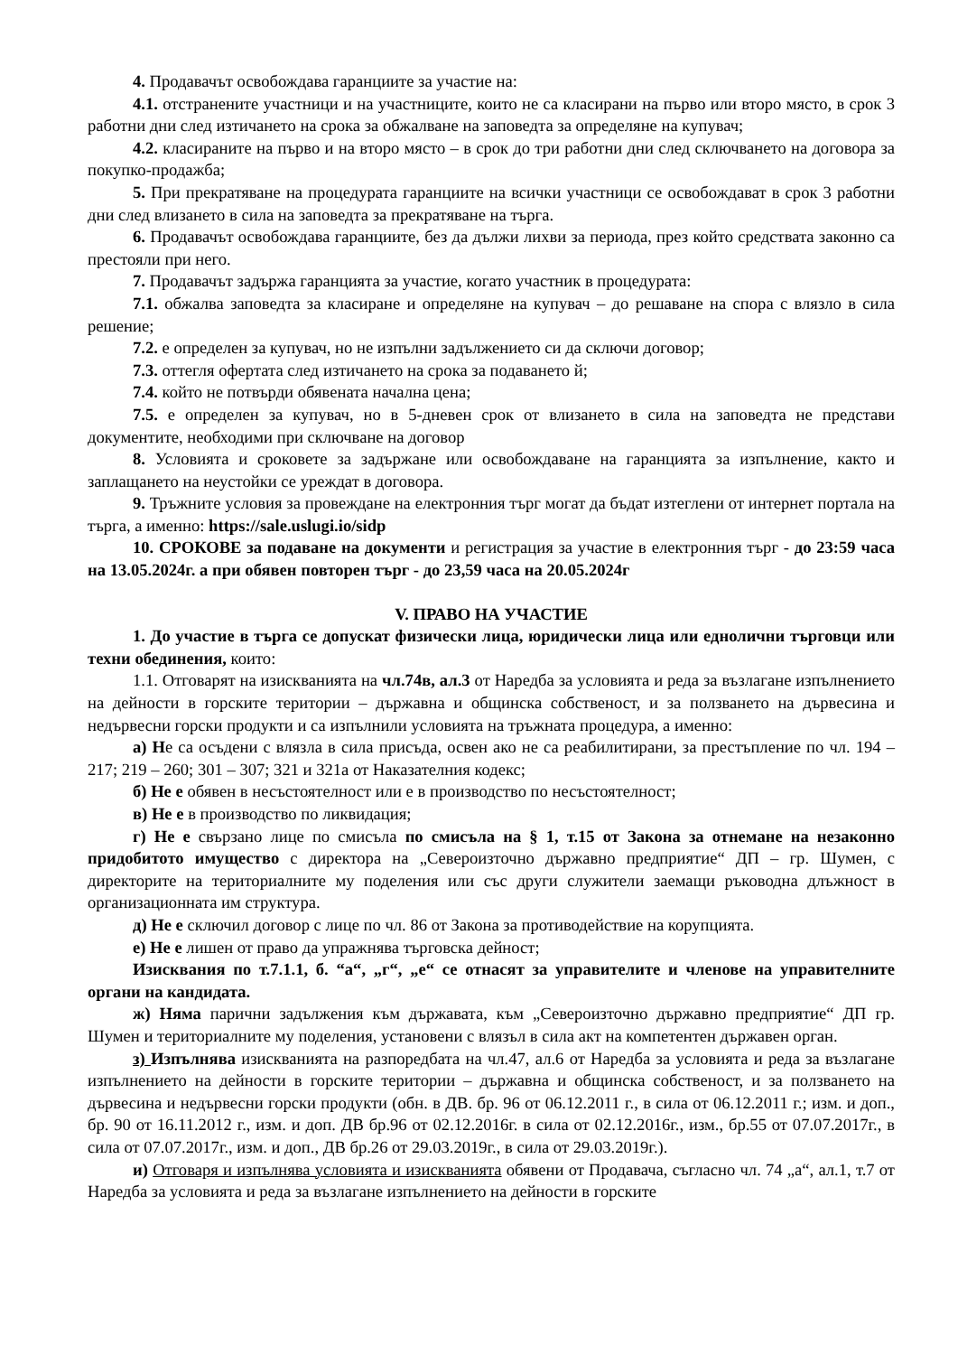4. Продавачът освобождава гаранциите за участие на:
4.1. отстранените участници и на участниците, които не са класирани на първо или второ място, в срок 3 работни дни след изтичането на срока за обжалване на заповедта за определяне на купувач;
4.2. класираните на първо и на второ място – в срок до три работни дни след сключването на договора за покупко-продажба;
5. При прекратяване на процедурата гаранциите на всички участници се освобождават в срок 3 работни дни след влизането в сила на заповедта за прекратяване на търга.
6. Продавачът освобождава гаранциите, без да дължи лихви за периода, през който средствата законно са престояли при него.
7. Продавачът задържа гаранцията за участие, когато участник в процедурата:
7.1. обжалва заповедта за класиране и определяне на купувач – до решаване на спора с влязло в сила решение;
7.2. е определен за купувач, но не изпълни задължението си да сключи договор;
7.3. оттегля офертата след изтичането на срока за подаването й;
7.4. който не потвърди обявената начална цена;
7.5. е определен за купувач, но в 5-дневен срок от влизането в сила на заповедта не представи документите, необходими при сключване на договор
8. Условията и сроковете за задържане или освобождаване на гаранцията за изпълнение, както и заплащането на неустойки се уреждат в договора.
9. Тръжните условия за провеждане на електронния търг могат да бъдат изтеглени от интернет портала на търга, а именно: https://sale.uslugi.io/sidp
10. СРОКОВЕ за подаване на документи и регистрация за участие в електронния търг - до 23:59 часа на 13.05.2024г. а при обявен повторен търг - до 23,59 часа на 20.05.2024г
V. ПРАВО НА УЧАСТИЕ
1. До участие в търга се допускат физически лица, юридически лица или еднолични търговци или техни обединения, които:
1.1. Отговарят на изискванията на чл.74в, ал.3 от Наредба за условията и реда за възлагане изпълнението на дейности в горските територии – държавна и общинска собственост, и за ползването на дървесина и недървесни горски продукти и са изпълнили условията на тръжната процедура, а именно:
а) Не са осъдени с влязла в сила присъда, освен ако не са реабилитирани, за престъпление по чл. 194 – 217; 219 – 260; 301 – 307; 321 и 321а от Наказателния кодекс;
б) Не е обявен в несъстоятелност или е в производство по несъстоятелност;
в) Не е в производство по ликвидация;
г) Не е свързано лице по смисъла по смисъла на § 1, т.15 от Закона за отнемане на незаконно придобитото имущество с директора на „Североизточно държавно предприятие“ ДП – гр. Шумен, с директорите на териториалните му поделения или със други служители заемащи ръководна длъжност в организационната им структура.
д) Не е сключил договор с лице по чл. 86 от Закона за противодействие на корупцията.
е) Не е лишен от право да упражнява търговска дейност;
Изисквания по т.7.1.1, б. “а“, „г“, „е“ се отнасят за управителите и членове на управителните органи на кандидата.
ж) Няма парични задължения към държавата, към „Североизточно държавно предприятие“ ДП гр. Шумен и териториалните му поделения, установени с влязъл в сила акт на компетентен държавен орган.
з) Изпълнява изискванията на разпоредбата на чл.47, ал.6 от Наредба за условията и реда за възлагане изпълнението на дейности в горските територии – държавна и общинска собственост, и за ползването на дървесина и недървесни горски продукти (обн. в ДВ. бр. 96 от 06.12.2011 г., в сила от 06.12.2011 г.; изм. и доп., бр. 90 от 16.11.2012 г., изм. и доп. ДВ бр.96 от 02.12.2016г. в сила от 02.12.2016г., изм., бр.55 от 07.07.2017г., в сила от 07.07.2017г., изм. и доп., ДВ бр.26 от 29.03.2019г., в сила от 29.03.2019г.).
и) Отговаря и изпълнява условията и изискванията обявени от Продавача, съгласно чл. 74 „а“, ал.1, т.7 от Наредба за условията и реда за възлагане изпълнението на дейности в горските